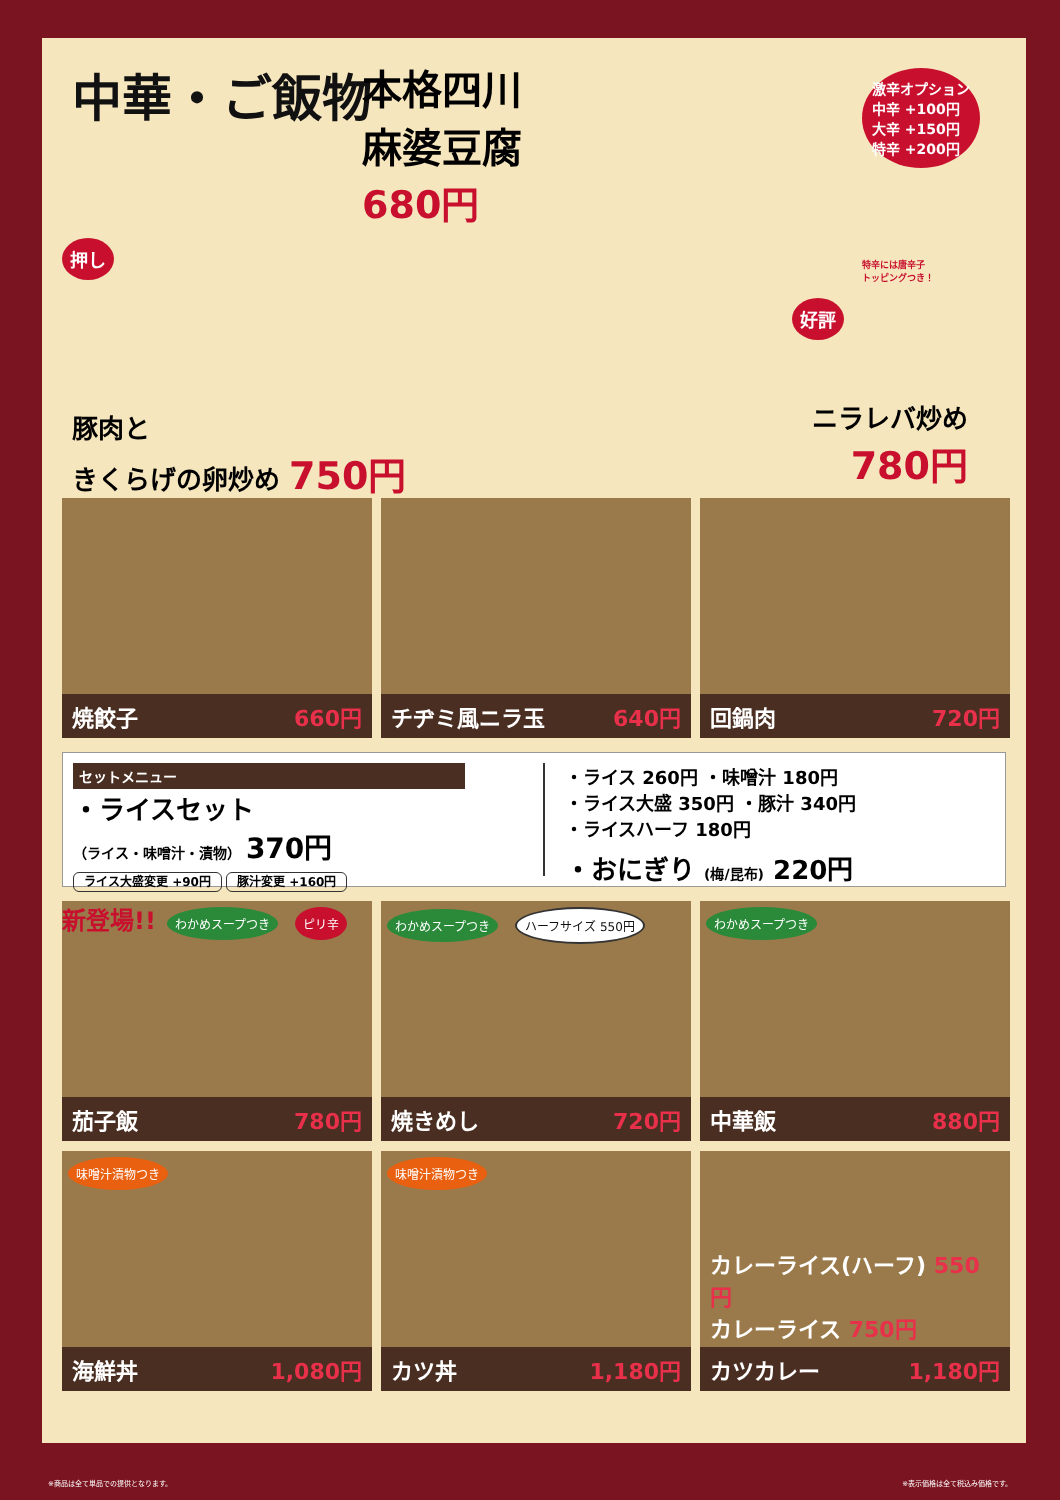中華・ご飯物
本格四川
麻婆豆腐
680円
激辛オプション
中辛 +100円
大辛 +150円
特辛 +200円
特辛には唐辛子
トッピングつき！
押し
豚肉と
きくらげの卵炒め 750円
好評
ニラレバ炒め
780円
焼餃子 660円
チヂミ風ニラ玉 640円
回鍋肉 720円
セットメニュー
・ライスセット
（ライス・味噌汁・漬物） 370円
ライス大盛変更 +90円 豚汁変更 +160円
・ライス 260円 ・味噌汁 180円
・ライス大盛 350円 ・豚汁 340円
・ライスハーフ 180円
・おにぎり (梅/昆布) 220円
新登場!! わかめスープつき ピリ辛
茄子飯 780円
わかめスープつき ハーフサイズ 550円
焼きめし 720円
わかめスープつき
中華飯 880円
味噌汁漬物つき
海鮮丼 1,080円
味噌汁漬物つき
カツ丼 1,180円
カレーライス(ハーフ) 550円
カレーライス 750円
カツカレー 1,180円
※商品は全て単品での提供となります。 ※表示価格は全て税込み価格です。